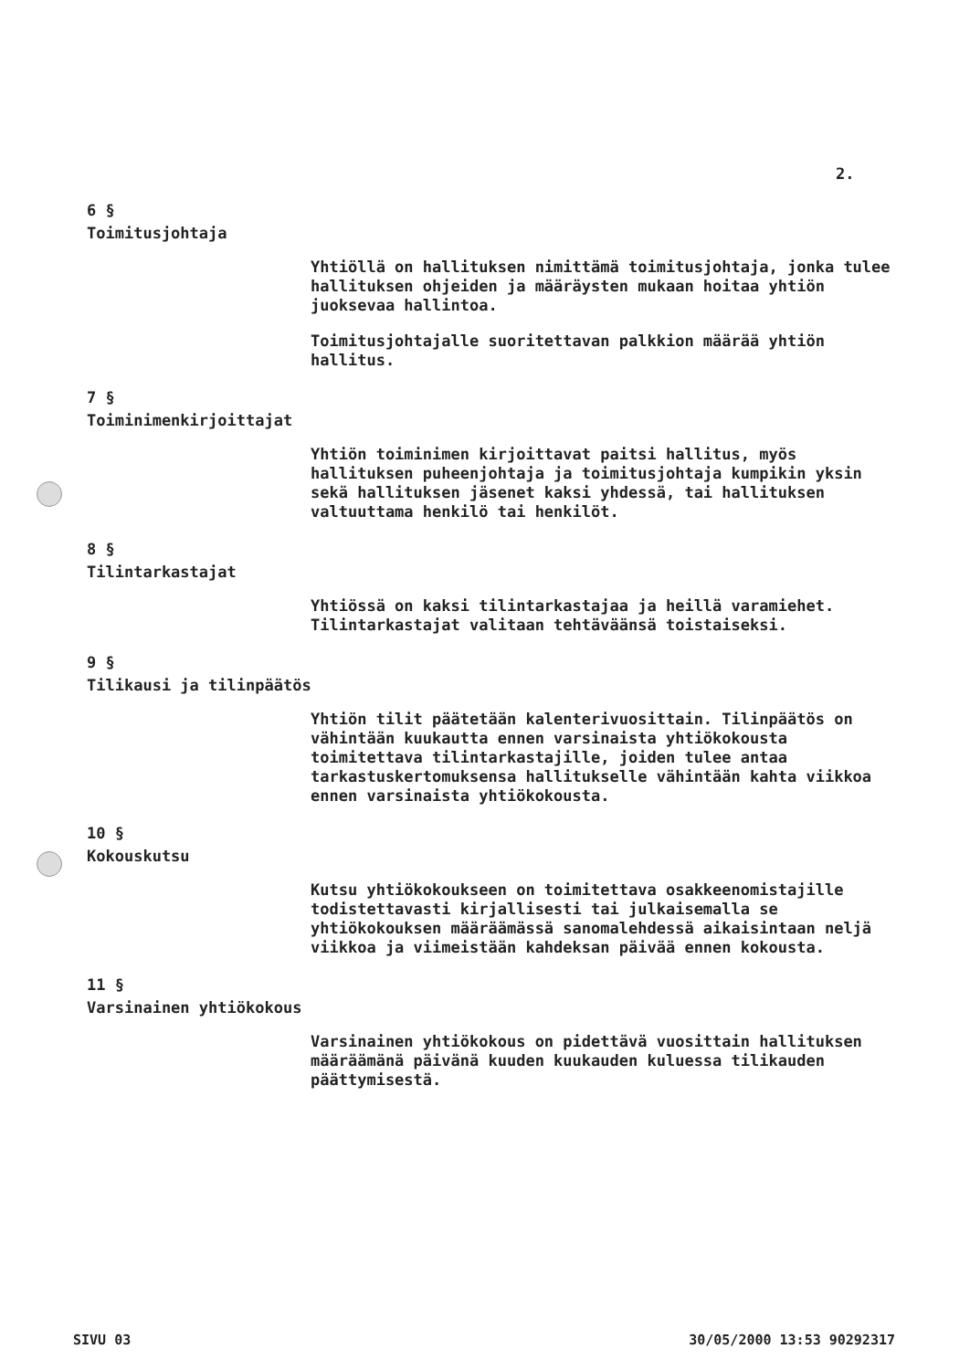2.
6 §
Toimitusjohtaja
Yhtiöllä on hallituksen nimittämä toimitusjohtaja, jonka tulee hallituksen ohjeiden ja määräysten mukaan hoitaa yhtiön juoksevaa hallintoa.
Toimitusjohtajalle suoritettavan palkkion määrää yhtiön hallitus.
7 §
Toiminimenkirjoittajat
Yhtiön toiminimen kirjoittavat paitsi hallitus, myös hallituksen puheenjohtaja ja toimitusjohtaja kumpikin yksin sekä hallituksen jäsenet kaksi yhdessä, tai hallituksen valtuuttama henkilö tai henkilöt.
8 §
Tilintarkastajat
Yhtiössä on kaksi tilintarkastajaa ja heillä varamiehet. Tilintarkastajat valitaan tehtäväänsä toistaiseksi.
9 §
Tilikausi ja tilinpäätös
Yhtiön tilit päätetään kalenterivuosittain. Tilinpäätös on vähintään kuukautta ennen varsinaista yhtiökokousta toimitettava tilintarkastajille, joiden tulee antaa tarkastuskertomuksensa hallitukselle vähintään kahta viikkoa ennen varsinaista yhtiökokousta.
10 §
Kokouskutsu
Kutsu yhtiökokoukseen on toimitettava osakkeenomistajille todistettavasti kirjallisesti tai julkaisemalla se yhtiökokouksen määräämässä sanomalehdessä aikaisintaan neljä viikkoa ja viimeistään kahdeksan päivää ennen kokousta.
11 §
Varsinainen yhtiökokous
Varsinainen yhtiökokous on pidettävä vuosittain hallituksen määräämänä päivänä kuuden kuukauden kuluessa tilikauden päättymisestä.
SIVU 03 30/05/2000 13:53 90292317